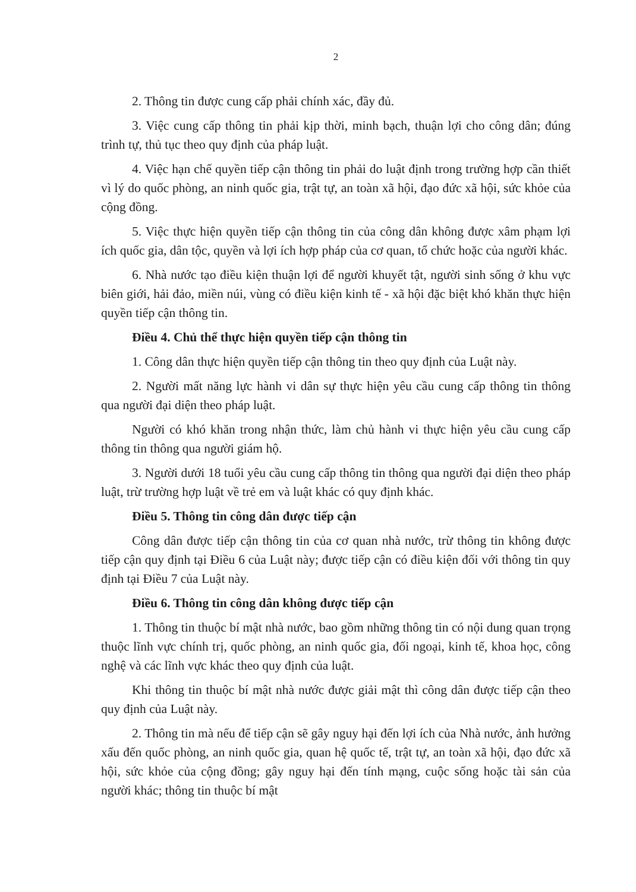2
2. Thông tin được cung cấp phải chính xác, đầy đủ.
3. Việc cung cấp thông tin phải kịp thời, minh bạch, thuận lợi cho công dân; đúng trình tự, thủ tục theo quy định của pháp luật.
4. Việc hạn chế quyền tiếp cận thông tin phải do luật định trong trường hợp cần thiết vì lý do quốc phòng, an ninh quốc gia, trật tự, an toàn xã hội, đạo đức xã hội, sức khỏe của cộng đồng.
5. Việc thực hiện quyền tiếp cận thông tin của công dân không được xâm phạm lợi ích quốc gia, dân tộc, quyền và lợi ích hợp pháp của cơ quan, tổ chức hoặc của người khác.
6. Nhà nước tạo điều kiện thuận lợi để người khuyết tật, người sinh sống ở khu vực biên giới, hải đảo, miền núi, vùng có điều kiện kinh tế - xã hội đặc biệt khó khăn thực hiện quyền tiếp cận thông tin.
Điều 4. Chủ thể thực hiện quyền tiếp cận thông tin
1. Công dân thực hiện quyền tiếp cận thông tin theo quy định của Luật này.
2. Người mất năng lực hành vi dân sự thực hiện yêu cầu cung cấp thông tin thông qua người đại diện theo pháp luật.
Người có khó khăn trong nhận thức, làm chủ hành vi thực hiện yêu cầu cung cấp thông tin thông qua người giám hộ.
3. Người dưới 18 tuổi yêu cầu cung cấp thông tin thông qua người đại diện theo pháp luật, trừ trường hợp luật về trẻ em và luật khác có quy định khác.
Điều 5. Thông tin công dân được tiếp cận
Công dân được tiếp cận thông tin của cơ quan nhà nước, trừ thông tin không được tiếp cận quy định tại Điều 6 của Luật này; được tiếp cận có điều kiện đối với thông tin quy định tại Điều 7 của Luật này.
Điều 6. Thông tin công dân không được tiếp cận
1. Thông tin thuộc bí mật nhà nước, bao gồm những thông tin có nội dung quan trọng thuộc lĩnh vực chính trị, quốc phòng, an ninh quốc gia, đối ngoại, kinh tế, khoa học, công nghệ và các lĩnh vực khác theo quy định của luật.
Khi thông tin thuộc bí mật nhà nước được giải mật thì công dân được tiếp cận theo quy định của Luật này.
2. Thông tin mà nếu để tiếp cận sẽ gây nguy hại đến lợi ích của Nhà nước, ảnh hưởng xấu đến quốc phòng, an ninh quốc gia, quan hệ quốc tế, trật tự, an toàn xã hội, đạo đức xã hội, sức khỏe của cộng đồng; gây nguy hại đến tính mạng, cuộc sống hoặc tài sản của người khác; thông tin thuộc bí mật